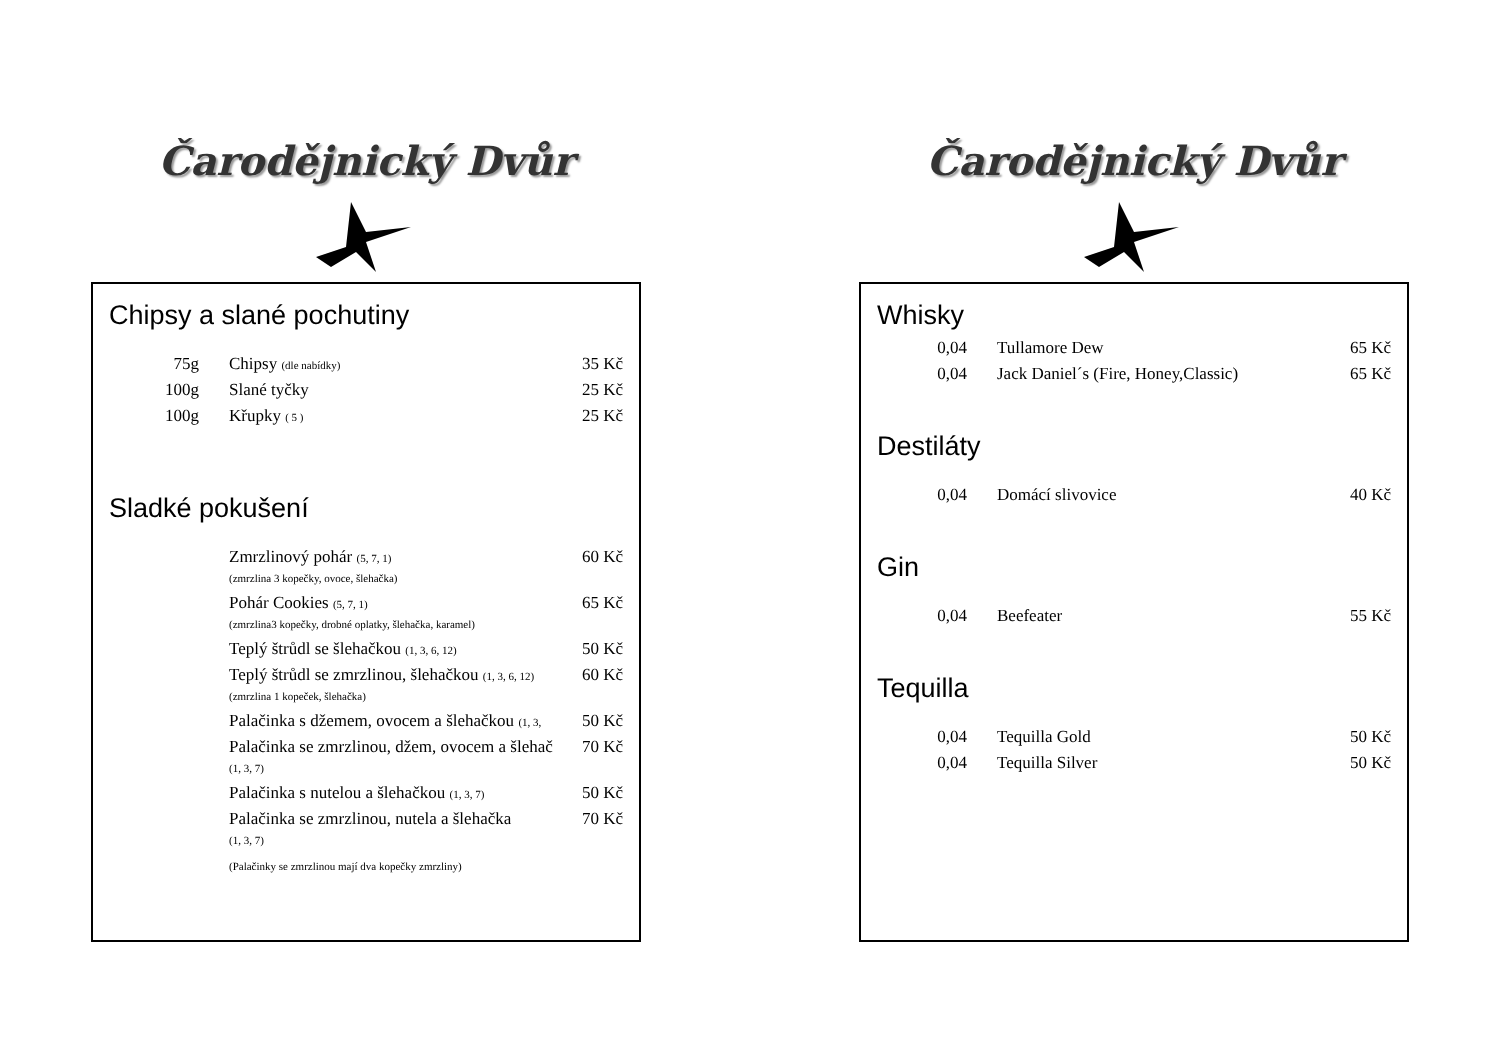Čarodějnický Dvůr
Chipsy a slané pochutiny
| 75g | Chipsy (dle nabídky) | 35 Kč |
| 100g | Slané tyčky | 25 Kč |
| 100g | Křupky ( 5 ) | 25 Kč |
Sladké pokušení
| | Zmrzlinový pohár (5, 7, 1) (zmrzlina 3 kopečky, ovoce, šlehačka) | 60 Kč |
| | Pohár Cookies (5, 7, 1) (zmrzlina3 kopečky, drobné oplatky, šlehačka, karamel) | 65 Kč |
| | Teplý štrůdl se šlehačkou (1, 3, 6, 12) | 50 Kč |
| | Teplý štrůdl se zmrzlinou, šlehačkou (1, 3, 6, 12) (zmrzlina 1 kopeček, šlehačka) | 60 Kč |
| | Palačinka s džemem, ovocem a šlehačkou (1, 3, | 50 Kč |
| | Palačinka se zmrzlinou, džem, ovocem a šlehač (1, 3, 7) | 70 Kč |
| | Palačinka s nutelou a šlehačkou (1, 3, 7) | 50 Kč |
| | Palačinka se zmrzlinou, nutela a šlehačka (1, 3, 7) | 70 Kč |
| | (Palačinky se zmrzlinou mají dva kopečky zmrzliny) | |
Čarodějnický Dvůr
Whisky
| 0,04 | Tullamore Dew | 65 Kč |
| 0,04 | Jack Daniel´s (Fire, Honey,Classic) | 65 Kč |
Destiláty
| 0,04 | Domácí slivovice | 40 Kč |
Gin
| 0,04 | Beefeater | 55 Kč |
Tequilla
| 0,04 | Tequilla Gold | 50 Kč |
| 0,04 | Tequilla Silver | 50 Kč |